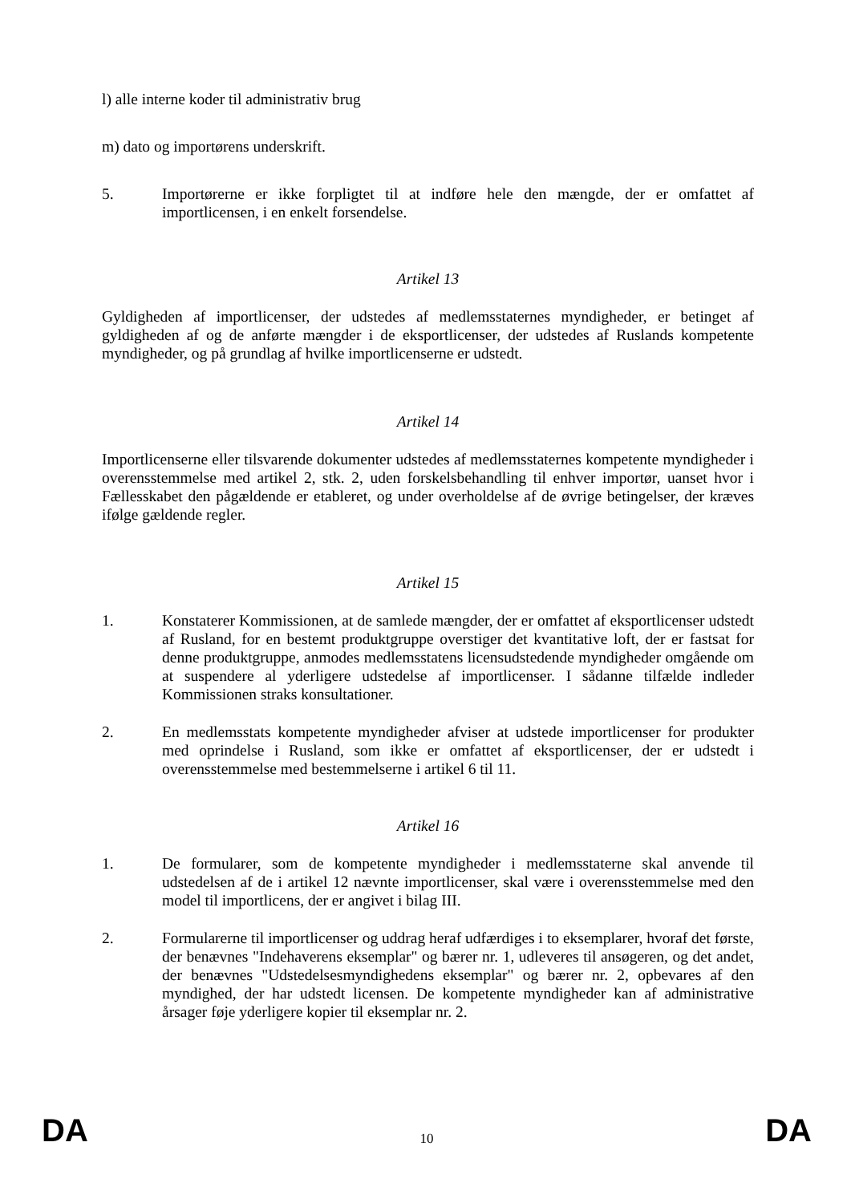l) alle interne koder til administrativ brug
m) dato og importørens underskrift.
5. Importørerne er ikke forpligtet til at indføre hele den mængde, der er omfattet af importlicensen, i en enkelt forsendelse.
Artikel 13
Gyldigheden af importlicenser, der udstedes af medlemsstaternes myndigheder, er betinget af gyldigheden af og de anførte mængder i de eksportlicenser, der udstedes af Ruslands kompetente myndigheder, og på grundlag af hvilke importlicenserne er udstedt.
Artikel 14
Importlicenserne eller tilsvarende dokumenter udstedes af medlemsstaternes kompetente myndigheder i overensstemmelse med artikel 2, stk. 2, uden forskelsbehandling til enhver importør, uanset hvor i Fællesskabet den pågældende er etableret, og under overholdelse af de øvrige betingelser, der kræves ifølge gældende regler.
Artikel 15
1. Konstaterer Kommissionen, at de samlede mængder, der er omfattet af eksportlicenser udstedt af Rusland, for en bestemt produktgruppe overstiger det kvantitative loft, der er fastsat for denne produktgruppe, anmodes medlemsstatens licensudstedende myndigheder omgående om at suspendere al yderligere udstedelse af importlicenser. I sådanne tilfælde indleder Kommissionen straks konsultationer.
2. En medlemsstats kompetente myndigheder afviser at udstede importlicenser for produkter med oprindelse i Rusland, som ikke er omfattet af eksportlicenser, der er udstedt i overensstemmelse med bestemmelserne i artikel 6 til 11.
Artikel 16
1. De formularer, som de kompetente myndigheder i medlemsstaterne skal anvende til udstedelsen af de i artikel 12 nævnte importlicenser, skal være i overensstemmelse med den model til importlicens, der er angivet i bilag III.
2. Formularerne til importlicenser og uddrag heraf udfærdiges i to eksemplarer, hvoraf det første, der benævnes "Indehaverens eksemplar" og bærer nr. 1, udleveres til ansøgeren, og det andet, der benævnes "Udstedelsesmyndighedens eksemplar" og bærer nr. 2, opbevares af den myndighed, der har udstedt licensen. De kompetente myndigheder kan af administrative årsager føje yderligere kopier til eksemplar nr. 2.
DA 10 DA